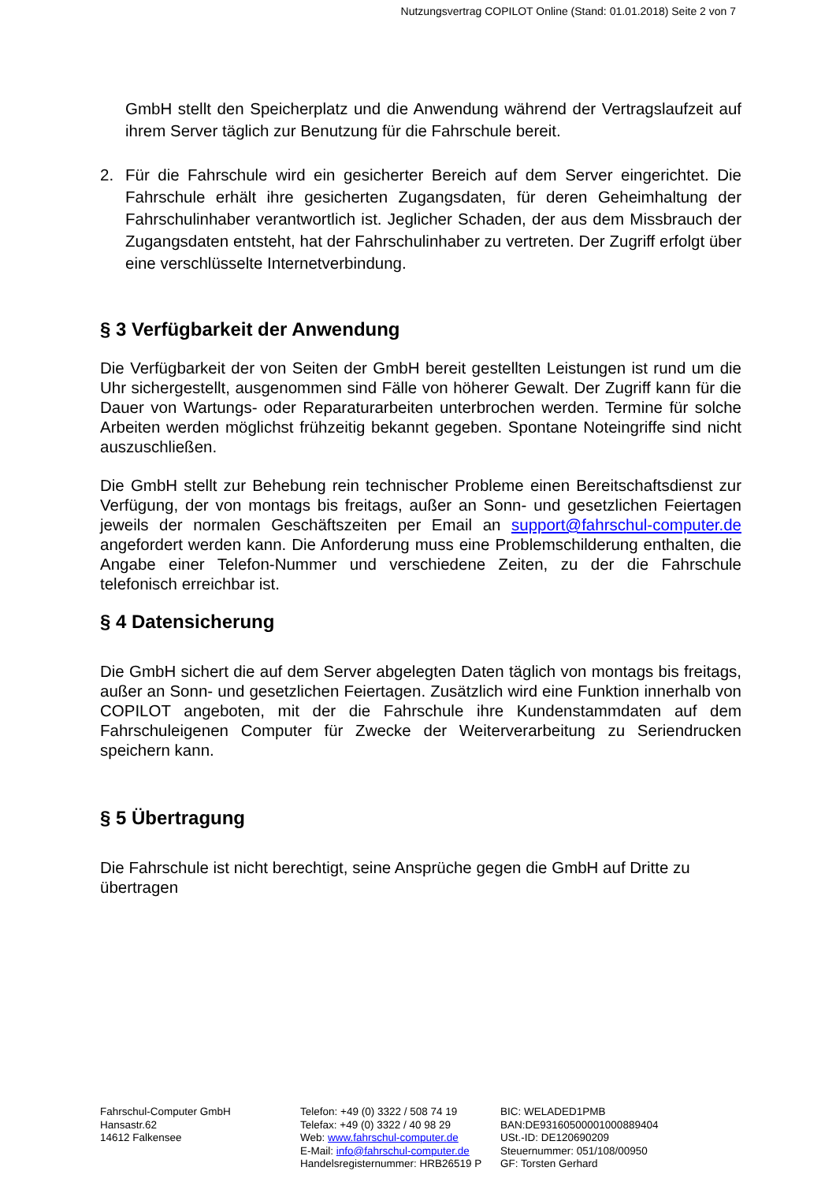Nutzungsvertrag COPILOT Online (Stand: 01.01.2018) Seite 2 von 7
GmbH stellt den Speicherplatz und die Anwendung während der Vertragslaufzeit auf ihrem Server täglich zur Benutzung für die Fahrschule bereit.
2. Für die Fahrschule wird ein gesicherter Bereich auf dem Server eingerichtet. Die Fahrschule erhält ihre gesicherten Zugangsdaten, für deren Geheimhaltung der Fahrschulinhaber verantwortlich ist. Jeglicher Schaden, der aus dem Missbrauch der Zugangsdaten entsteht, hat der Fahrschulinhaber zu vertreten. Der Zugriff erfolgt über eine verschlüsselte Internetverbindung.
§ 3 Verfügbarkeit der Anwendung
Die Verfügbarkeit der von Seiten der GmbH bereit gestellten Leistungen ist rund um die Uhr sichergestellt, ausgenommen sind Fälle von höherer Gewalt. Der Zugriff kann für die Dauer von Wartungs- oder Reparaturarbeiten unterbrochen werden. Termine für solche Arbeiten werden möglichst frühzeitig bekannt gegeben. Spontane Noteingriffe sind nicht auszuschließen.
Die GmbH stellt zur Behebung rein technischer Probleme einen Bereitschaftsdienst zur Verfügung, der von montags bis freitags, außer an Sonn- und gesetzlichen Feiertagen jeweils der normalen Geschäftszeiten per Email an support@fahrschul-computer.de angefordert werden kann. Die Anforderung muss eine Problemschilderung enthalten, die Angabe einer Telefon-Nummer und verschiedene Zeiten, zu der die Fahrschule telefonisch erreichbar ist.
§ 4 Datensicherung
Die GmbH sichert die auf dem Server abgelegten Daten täglich von montags bis freitags, außer an Sonn- und gesetzlichen Feiertagen. Zusätzlich wird eine Funktion innerhalb von COPILOT angeboten, mit der die Fahrschule ihre Kundenstammdaten auf dem Fahrschuleigenen Computer für Zwecke der Weiterverarbeitung zu Seriendrucken speichern kann.
§ 5 Übertragung
Die Fahrschule ist nicht berechtigt, seine Ansprüche gegen die GmbH auf Dritte zu übertragen
Fahrschul-Computer GmbH
Hansastr.62
14612 Falkensee
Telefon: +49 (0) 3322 / 508 74 19
Telefax: +49 (0) 3322 / 40 98 29
Web: www.fahrschul-computer.de
E-Mail: info@fahrschul-computer.de
Handelsregisternummer: HRB26519 P
BIC: WELADED1PMB
BAN:DE93160500001000889404
USt.-ID: DE120690209
Steuernummer: 051/108/00950
GF: Torsten Gerhard